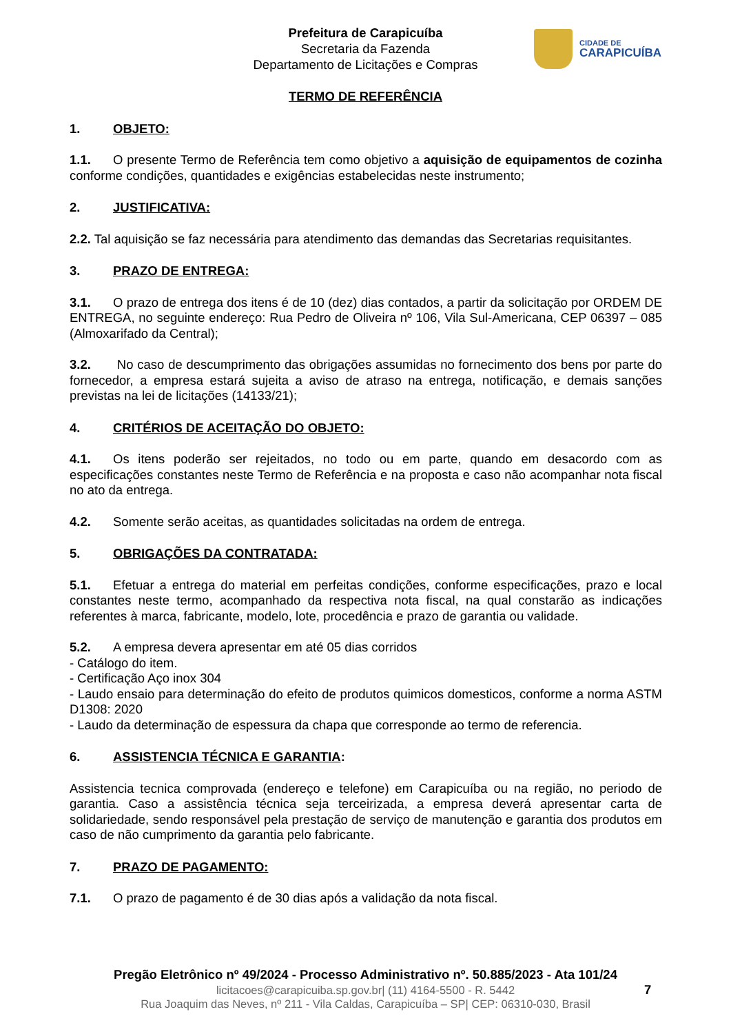Prefeitura de Carapicuíba
Secretaria da Fazenda
Departamento de Licitações e Compras
CIDADE DE
CARAPICUÍBA
TERMO DE REFERÊNCIA
1. OBJETO:
1.1. O presente Termo de Referência tem como objetivo a aquisição de equipamentos de cozinha conforme condições, quantidades e exigências estabelecidas neste instrumento;
2. JUSTIFICATIVA:
2.2. Tal aquisição se faz necessária para atendimento das demandas das Secretarias requisitantes.
3. PRAZO DE ENTREGA:
3.1. O prazo de entrega dos itens é de 10 (dez) dias contados, a partir da solicitação por ORDEM DE ENTREGA, no seguinte endereço: Rua Pedro de Oliveira nº 106, Vila Sul-Americana, CEP 06397 – 085 (Almoxarifado da Central);
3.2. No caso de descumprimento das obrigações assumidas no fornecimento dos bens por parte do fornecedor, a empresa estará sujeita a aviso de atraso na entrega, notificação, e demais sanções previstas na lei de licitações (14133/21);
4. CRITÉRIOS DE ACEITAÇÃO DO OBJETO:
4.1. Os itens poderão ser rejeitados, no todo ou em parte, quando em desacordo com as especificações constantes neste Termo de Referência e na proposta e caso não acompanhar nota fiscal no ato da entrega.
4.2. Somente serão aceitas, as quantidades solicitadas na ordem de entrega.
5. OBRIGAÇÕES DA CONTRATADA:
5.1. Efetuar a entrega do material em perfeitas condições, conforme especificações, prazo e local constantes neste termo, acompanhado da respectiva nota fiscal, na qual constarão as indicações referentes à marca, fabricante, modelo, lote, procedência e prazo de garantia ou validade.
5.2. A empresa devera apresentar em até 05 dias corridos
- Catálogo do item.
- Certificação Aço inox 304
- Laudo ensaio para determinação do efeito de produtos quimicos domesticos, conforme a norma ASTM D1308: 2020
- Laudo da determinação de espessura da chapa que corresponde ao termo de referencia.
6. ASSISTENCIA TÉCNICA E GARANTIA:
Assistencia tecnica comprovada (endereço e telefone) em Carapicuíba ou na região, no periodo de garantia. Caso a assistência técnica seja terceirizada, a empresa deverá apresentar carta de solidariedade, sendo responsável pela prestação de serviço de manutenção e garantia dos produtos em caso de não cumprimento da garantia pelo fabricante.
7. PRAZO DE PAGAMENTO:
7.1. O prazo de pagamento é de 30 dias após a validação da nota fiscal.
Pregão Eletrônico nº 49/2024 - Processo Administrativo nº. 50.885/2023 - Ata 101/24
licitacoes@carapicuiba.sp.gov.br| (11) 4164-5500 - R. 5442
Rua Joaquim das Neves, nº 211 - Vila Caldas, Carapicuíba – SP| CEP: 06310-030, Brasil
7